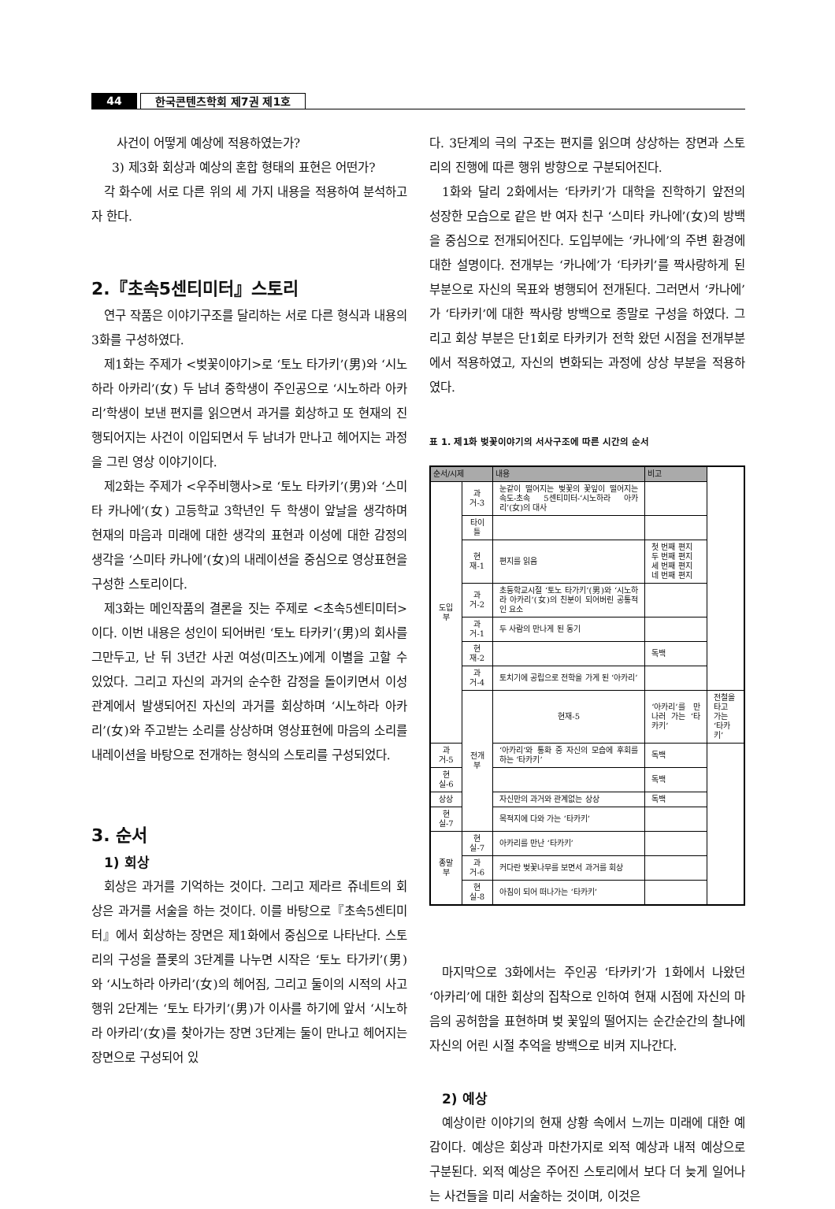44 한국콘텐츠학회 제7권 제1호
사건이 어떻게 예상에 적용하였는가?
3) 제3화 회상과 예상의 혼합 형태의 표현은 어떤가?
각 화수에 서로 다른 위의 세 가지 내용을 적용하여 분석하고자 한다.
2.『초속5센티미터』스토리
연구 작품은 이야기구조를 달리하는 서로 다른 형식과 내용의 3화를 구성하였다.
제1화는 주제가 <벚꽃이야기>로 ‘토노 타가키’(男)와 ‘시노하라 아카리’(女) 두 남녀 중학생이 주인공으로 ‘시노하라 아카리’학생이 보낸 편지를 읽으면서 과거를 회상하고 또 현재의 진행되어지는 사건이 이입되면서 두 남녀가 만나고 헤어지는 과정을 그린 영상 이야기이다.
제2화는 주제가 <우주비행사>로 ‘토노 타카키’(男)와 ‘스미타 카나에’(女) 고등학교 3학년인 두 학생이 앞날을 생각하며 현재의 마음과 미래에 대한 생각의 표현과 이성에 대한 감정의 생각을 ‘스미타 카나에’(女)의 내레이션을 중심으로 영상표현을 구성한 스토리이다.
제3화는 메인작품의 결론을 짓는 주제로 <초속5센티미터>이다. 이번 내용은 성인이 되어버린 ‘토노 타카키’(男)의 회사를 그만두고, 난 뒤 3년간 사귄 여성(미즈노)에게 이별을 고할 수 있었다. 그리고 자신의 과거의 순수한 감정을 돌이키면서 이성 관계에서 발생되어진 자신의 과거를 회상하며 ‘시노하라 아카리’(女)와 주고받는 소리를 상상하며 영상표현에 마음의 소리를 내레이션을 바탕으로 전개하는 형식의 스토리를 구성되었다.
3. 순서
1) 회상
회상은 과거를 기억하는 것이다. 그리고 제라르 쥬네트의 회상은 과거를 서술을 하는 것이다. 이를 바탕으로『초속5센티미터』에서 회상하는 장면은 제1화에서 중심으로 나타난다. 스토리의 구성을 플롯의 3단계를 나누면 시작은 ‘토노 타가키’(男)와 ‘시노하라 아카리’(女)의 헤어짐, 그리고 둘이의 시적의 사고 행위 2단계는 ‘토노 타가키’(男)가 이사를 하기에 앞서 ‘시노하라 아카리’(女)를 찾아가는 장면 3단계는 둘이 만나고 헤어지는 장면으로 구성되어 있
다. 3단계의 극의 구조는 편지를 읽으며 상상하는 장면과 스토리의 진행에 따른 행위 방향으로 구분되어진다.
1화와 달리 2화에서는 ‘타카키’가 대학을 진학하기 앞전의 성장한 모습으로 같은 반 여자 친구 ‘스미타 카나에’(女)의 방백을 중심으로 전개되어진다. 도입부에는 ‘카나에’의 주변 환경에 대한 설명이다. 전개부는 ‘카나에’가 ‘타카키’를 짝사랑하게 된 부분으로 자신의 목표와 병행되어 전개된다. 그러면서 ‘카나에’가 ‘타카키’에 대한 짝사랑 방백으로 종말로 구성을 하였다. 그리고 회상 부분은 단1회로 타카키가 전학 왔던 시점을 전개부분에서 적용하였고, 자신의 변화되는 과정에 상상 부분을 적용하였다.
표 1. 제1화 벚꽃이야기의 서사구조에 따른 시간의 순서
| 순서/시제 | | 내용 | 비고 | |
| --- | --- | --- | --- | --- |
| 도입부 | 과거-3 | 눈같이 떨어지는 벚꽃의 꽃잎이 떨어지는 속도-초속 5센티미터-‘시노하라 아카리’(女)의 대사 | | |
| | 타이틀 | | | |
| | 현재-1 | 편지를 읽음 | 첫 번째 편지 두 번째 편지 세 번째 편지 네 번째 편지 | |
| | 과거-2 | 초등학교시절 ‘토노 타가키’(男)와 ‘시노하라 아카리’(女)의 친분이 되어버린 공통적인 요소 | | |
| | 과거-1 | 두 사람의 만나게 된 동기 | | |
| | 현재-2 | | 독백 | |
| | 과거-4 | 토치기에 공립으로 전학을 가게 된 ‘아카리’ | | |
| | 전개부 | 현재-5 | ‘아카리’를 만나러 가는 ‘타카키’ | 전철을 타고 가는 ‘타카키’ |
| 과거-5 | | ‘아카리’와 통화 중 자신의 모습에 후회를 하는 ‘타카키’ | 독백 | |
| 현실-6 | | | 독백 | |
| 상상 | | 자신만의 과거와 관계없는 상상 | 독백 | |
| 현실-7 | | 목적지에 다와 가는 ‘타카키’ | | |
| 종말부 | 현실-7 | 아카리를 만난 ‘타카키’ | | |
| | 과거-6 | 커다란 벚꽃나무를 보면서 과거를 회상 | | |
| | 현실-8 | 아침이 되어 떠나가는 ‘타카키’ | | |
마지막으로 3화에서는 주인공 ‘타카키’가 1화에서 나왔던 ‘아카리’에 대한 회상의 집착으로 인하여 현재 시점에 자신의 마음의 공허함을 표현하며 벚 꽃잎의 떨어지는 순간순간의 찰나에 자신의 어린 시절 추억을 방백으로 비켜 지나간다.
2) 예상
예상이란 이야기의 현재 상황 속에서 느끼는 미래에 대한 예감이다. 예상은 회상과 마찬가지로 외적 예상과 내적 예상으로 구분된다. 외적 예상은 주어진 스토리에서 보다 더 늦게 일어나는 사건들을 미리 서술하는 것이며, 이것은